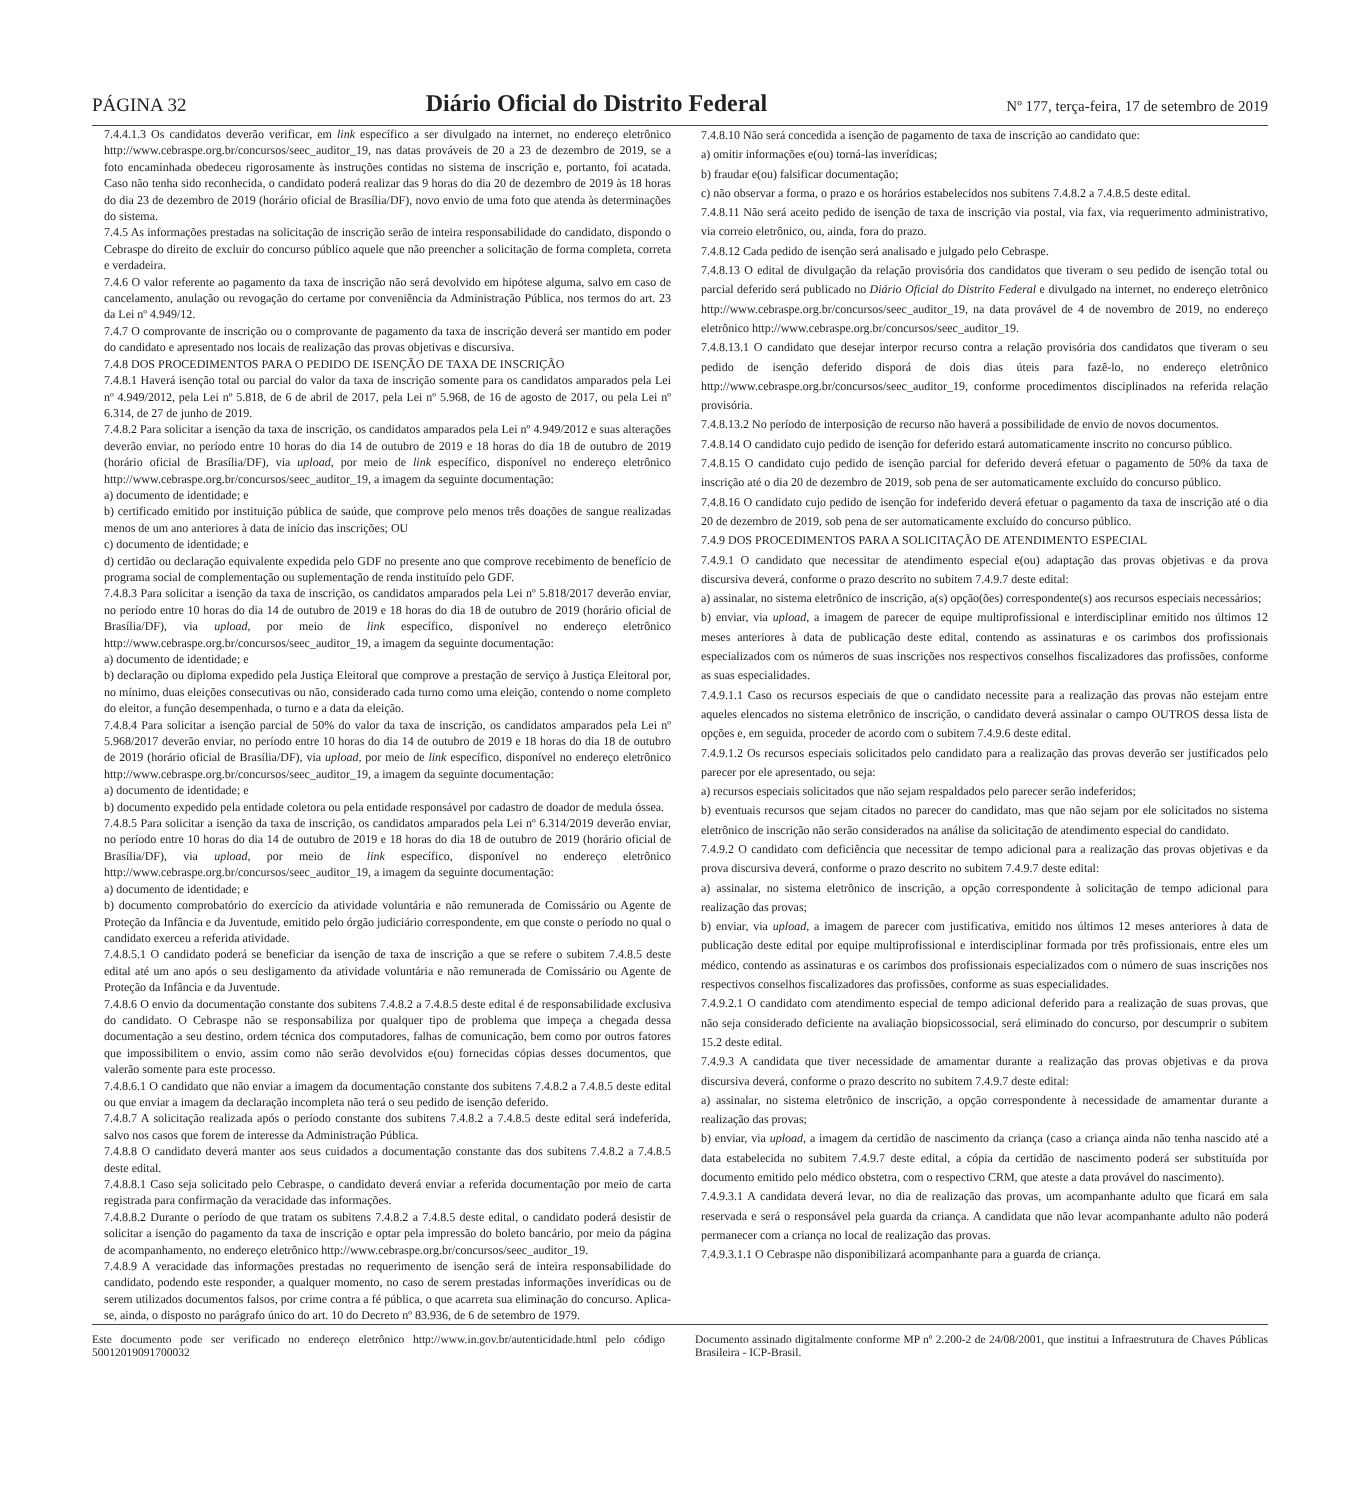PÁGINA 32 Diário Oficial do Distrito Federal Nº 177, terça-feira, 17 de setembro de 2019
7.4.4.1.3 Os candidatos deverão verificar, em link específico a ser divulgado na internet, no endereço eletrônico http://www.cebraspe.org.br/concursos/seec_auditor_19, nas datas prováveis de 20 a 23 de dezembro de 2019, se a foto encaminhada obedeceu rigorosamente às instruções contidas no sistema de inscrição e, portanto, foi acatada. Caso não tenha sido reconhecida, o candidato poderá realizar das 9 horas do dia 20 de dezembro de 2019 às 18 horas do dia 23 de dezembro de 2019 (horário oficial de Brasília/DF), novo envio de uma foto que atenda às determinações do sistema.
7.4.5 As informações prestadas na solicitação de inscrição serão de inteira responsabilidade do candidato, dispondo o Cebraspe do direito de excluir do concurso público aquele que não preencher a solicitação de forma completa, correta e verdadeira.
7.4.6 O valor referente ao pagamento da taxa de inscrição não será devolvido em hipótese alguma, salvo em caso de cancelamento, anulação ou revogação do certame por conveniência da Administração Pública, nos termos do art. 23 da Lei nº 4.949/12.
7.4.7 O comprovante de inscrição ou o comprovante de pagamento da taxa de inscrição deverá ser mantido em poder do candidato e apresentado nos locais de realização das provas objetivas e discursiva.
7.4.8 DOS PROCEDIMENTOS PARA O PEDIDO DE ISENÇÃO DE TAXA DE INSCRIÇÃO
7.4.8.1 Haverá isenção total ou parcial do valor da taxa de inscrição somente para os candidatos amparados pela Lei nº 4.949/2012, pela Lei nº 5.818, de 6 de abril de 2017, pela Lei nº 5.968, de 16 de agosto de 2017, ou pela Lei nº 6.314, de 27 de junho de 2019.
7.4.8.2 Para solicitar a isenção da taxa de inscrição, os candidatos amparados pela Lei nº 4.949/2012 e suas alterações deverão enviar, no período entre 10 horas do dia 14 de outubro de 2019 e 18 horas do dia 18 de outubro de 2019 (horário oficial de Brasília/DF), via upload, por meio de link específico, disponível no endereço eletrônico http://www.cebraspe.org.br/concursos/seec_auditor_19, a imagem da seguinte documentação:
a) documento de identidade; e
b) certificado emitido por instituição pública de saúde, que comprove pelo menos três doações de sangue realizadas menos de um ano anteriores à data de início das inscrições; OU
c) documento de identidade; e
d) certidão ou declaração equivalente expedida pelo GDF no presente ano que comprove recebimento de benefício de programa social de complementação ou suplementação de renda instituído pelo GDF.
7.4.8.3 Para solicitar a isenção da taxa de inscrição, os candidatos amparados pela Lei nº 5.818/2017 deverão enviar, no período entre 10 horas do dia 14 de outubro de 2019 e 18 horas do dia 18 de outubro de 2019 (horário oficial de Brasília/DF), via upload, por meio de link específico, disponível no endereço eletrônico http://www.cebraspe.org.br/concursos/seec_auditor_19, a imagem da seguinte documentação:
a) documento de identidade; e
b) declaração ou diploma expedido pela Justiça Eleitoral que comprove a prestação de serviço à Justiça Eleitoral por, no mínimo, duas eleições consecutivas ou não, considerado cada turno como uma eleição, contendo o nome completo do eleitor, a função desempenhada, o turno e a data da eleição.
7.4.8.4 Para solicitar a isenção parcial de 50% do valor da taxa de inscrição, os candidatos amparados pela Lei nº 5.968/2017 deverão enviar, no período entre 10 horas do dia 14 de outubro de 2019 e 18 horas do dia 18 de outubro de 2019 (horário oficial de Brasília/DF), via upload, por meio de link específico, disponível no endereço eletrônico http://www.cebraspe.org.br/concursos/seec_auditor_19, a imagem da seguinte documentação:
a) documento de identidade; e
b) documento expedido pela entidade coletora ou pela entidade responsável por cadastro de doador de medula óssea.
7.4.8.5 Para solicitar a isenção da taxa de inscrição, os candidatos amparados pela Lei nº 6.314/2019 deverão enviar, no período entre 10 horas do dia 14 de outubro de 2019 e 18 horas do dia 18 de outubro de 2019 (horário oficial de Brasília/DF), via upload, por meio de link específico, disponível no endereço eletrônico http://www.cebraspe.org.br/concursos/seec_auditor_19, a imagem da seguinte documentação:
a) documento de identidade; e
b) documento comprobatório do exercício da atividade voluntária e não remunerada de Comissário ou Agente de Proteção da Infância e da Juventude, emitido pelo órgão judiciário correspondente, em que conste o período no qual o candidato exerceu a referida atividade.
7.4.8.5.1 O candidato poderá se beneficiar da isenção de taxa de inscrição a que se refere o subitem 7.4.8.5 deste edital até um ano após o seu desligamento da atividade voluntária e não remunerada de Comissário ou Agente de Proteção da Infância e da Juventude.
7.4.8.6 O envio da documentação constante dos subitens 7.4.8.2 a 7.4.8.5 deste edital é de responsabilidade exclusiva do candidato. O Cebraspe não se responsabiliza por qualquer tipo de problema que impeça a chegada dessa documentação a seu destino, ordem técnica dos computadores, falhas de comunicação, bem como por outros fatores que impossibilitem o envio, assim como não serão devolvidos e(ou) fornecidas cópias desses documentos, que valerão somente para este processo.
7.4.8.6.1 O candidato que não enviar a imagem da documentação constante dos subitens 7.4.8.2 a 7.4.8.5 deste edital ou que enviar a imagem da declaração incompleta não terá o seu pedido de isenção deferido.
7.4.8.7 A solicitação realizada após o período constante dos subitens 7.4.8.2 a 7.4.8.5 deste edital será indeferida, salvo nos casos que forem de interesse da Administração Pública.
7.4.8.8 O candidato deverá manter aos seus cuidados a documentação constante das dos subitens 7.4.8.2 a 7.4.8.5 deste edital.
7.4.8.8.1 Caso seja solicitado pelo Cebraspe, o candidato deverá enviar a referida documentação por meio de carta registrada para confirmação da veracidade das informações.
7.4.8.8.2 Durante o período de que tratam os subitens 7.4.8.2 a 7.4.8.5 deste edital, o candidato poderá desistir de solicitar a isenção do pagamento da taxa de inscrição e optar pela impressão do boleto bancário, por meio da página de acompanhamento, no endereço eletrônico http://www.cebraspe.org.br/concursos/seec_auditor_19.
7.4.8.9 A veracidade das informações prestadas no requerimento de isenção será de inteira responsabilidade do candidato, podendo este responder, a qualquer momento, no caso de serem prestadas informações inverídicas ou de serem utilizados documentos falsos, por crime contra a fé pública, o que acarreta sua eliminação do concurso. Aplica-se, ainda, o disposto no parágrafo único do art. 10 do Decreto nº 83.936, de 6 de setembro de 1979.
7.4.8.10 Não será concedida a isenção de pagamento de taxa de inscrição ao candidato que:
a) omitir informações e(ou) torná-las inverídicas;
b) fraudar e(ou) falsificar documentação;
c) não observar a forma, o prazo e os horários estabelecidos nos subitens 7.4.8.2 a 7.4.8.5 deste edital.
7.4.8.11 Não será aceito pedido de isenção de taxa de inscrição via postal, via fax, via requerimento administrativo, via correio eletrônico, ou, ainda, fora do prazo.
7.4.8.12 Cada pedido de isenção será analisado e julgado pelo Cebraspe.
7.4.8.13 O edital de divulgação da relação provisória dos candidatos que tiveram o seu pedido de isenção total ou parcial deferido será publicado no Diário Oficial do Distrito Federal e divulgado na internet, no endereço eletrônico http://www.cebraspe.org.br/concursos/seec_auditor_19, na data provável de 4 de novembro de 2019, no endereço eletrônico http://www.cebraspe.org.br/concursos/seec_auditor_19.
7.4.8.13.1 O candidato que desejar interpor recurso contra a relação provisória dos candidatos que tiveram o seu pedido de isenção deferido disporá de dois dias úteis para fazê-lo, no endereço eletrônico http://www.cebraspe.org.br/concursos/seec_auditor_19, conforme procedimentos disciplinados na referida relação provisória.
7.4.8.13.2 No período de interposição de recurso não haverá a possibilidade de envio de novos documentos.
7.4.8.14 O candidato cujo pedido de isenção for deferido estará automaticamente inscrito no concurso público.
7.4.8.15 O candidato cujo pedido de isenção parcial for deferido deverá efetuar o pagamento de 50% da taxa de inscrição até o dia 20 de dezembro de 2019, sob pena de ser automaticamente excluído do concurso público.
7.4.8.16 O candidato cujo pedido de isenção for indeferido deverá efetuar o pagamento da taxa de inscrição até o dia 20 de dezembro de 2019, sob pena de ser automaticamente excluído do concurso público.
7.4.9 DOS PROCEDIMENTOS PARA A SOLICITAÇÃO DE ATENDIMENTO ESPECIAL
7.4.9.1 O candidato que necessitar de atendimento especial e(ou) adaptação das provas objetivas e da prova discursiva deverá, conforme o prazo descrito no subitem 7.4.9.7 deste edital:
a) assinalar, no sistema eletrônico de inscrição, a(s) opção(ões) correspondente(s) aos recursos especiais necessários;
b) enviar, via upload, a imagem de parecer de equipe multiprofissional e interdisciplinar emitido nos últimos 12 meses anteriores à data de publicação deste edital, contendo as assinaturas e os carimbos dos profissionais especializados com os números de suas inscrições nos respectivos conselhos fiscalizadores das profissões, conforme as suas especialidades.
7.4.9.1.1 Caso os recursos especiais de que o candidato necessite para a realização das provas não estejam entre aqueles elencados no sistema eletrônico de inscrição, o candidato deverá assinalar o campo OUTROS dessa lista de opções e, em seguida, proceder de acordo com o subitem 7.4.9.6 deste edital.
7.4.9.1.2 Os recursos especiais solicitados pelo candidato para a realização das provas deverão ser justificados pelo parecer por ele apresentado, ou seja:
a) recursos especiais solicitados que não sejam respaldados pelo parecer serão indeferidos;
b) eventuais recursos que sejam citados no parecer do candidato, mas que não sejam por ele solicitados no sistema eletrônico de inscrição não serão considerados na análise da solicitação de atendimento especial do candidato.
7.4.9.2 O candidato com deficiência que necessitar de tempo adicional para a realização das provas objetivas e da prova discursiva deverá, conforme o prazo descrito no subitem 7.4.9.7 deste edital:
a) assinalar, no sistema eletrônico de inscrição, a opção correspondente à solicitação de tempo adicional para realização das provas;
b) enviar, via upload, a imagem de parecer com justificativa, emitido nos últimos 12 meses anteriores à data de publicação deste edital por equipe multiprofissional e interdisciplinar formada por três profissionais, entre eles um médico, contendo as assinaturas e os carimbos dos profissionais especializados com o número de suas inscrições nos respectivos conselhos fiscalizadores das profissões, conforme as suas especialidades.
7.4.9.2.1 O candidato com atendimento especial de tempo adicional deferido para a realização de suas provas, que não seja considerado deficiente na avaliação biopsicossocial, será eliminado do concurso, por descumprir o subitem 15.2 deste edital.
7.4.9.3 A candidata que tiver necessidade de amamentar durante a realização das provas objetivas e da prova discursiva deverá, conforme o prazo descrito no subitem 7.4.9.7 deste edital:
a) assinalar, no sistema eletrônico de inscrição, a opção correspondente à necessidade de amamentar durante a realização das provas;
b) enviar, via upload, a imagem da certidão de nascimento da criança (caso a criança ainda não tenha nascido até a data estabelecida no subitem 7.4.9.7 deste edital, a cópia da certidão de nascimento poderá ser substituída por documento emitido pelo médico obstetra, com o respectivo CRM, que ateste a data provável do nascimento).
7.4.9.3.1 A candidata deverá levar, no dia de realização das provas, um acompanhante adulto que ficará em sala reservada e será o responsável pela guarda da criança. A candidata que não levar acompanhante adulto não poderá permanecer com a criança no local de realização das provas.
7.4.9.3.1.1 O Cebraspe não disponibilizará acompanhante para a guarda de criança.
Este documento pode ser verificado no endereço eletrônico http://www.in.gov.br/autenticidade.html pelo código 50012019091700032
Documento assinado digitalmente conforme MP nº 2.200-2 de 24/08/2001, que institui a Infraestrutura de Chaves Públicas Brasileira - ICP-Brasil.